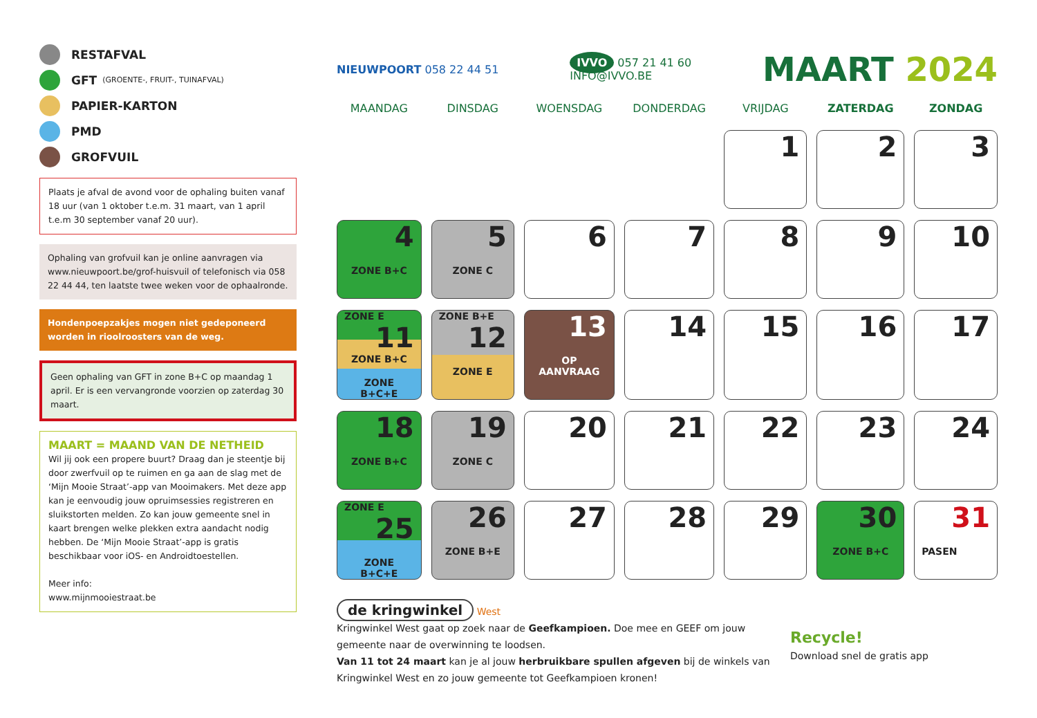RESTAFVAL
GFT (GROENTE-, FRUIT-, TUINAFVAL)
PAPIER-KARTON
PMD
GROFVUIL
Plaats je afval de avond voor de ophaling buiten vanaf 18 uur (van 1 oktober t.e.m. 31 maart, van 1 april t.e.m 30 september vanaf 20 uur).
Ophaling van grofvuil kan je online aanvragen via www.nieuwpoort.be/grof-huisvuil of telefonisch via 058 22 44 44, ten laatste twee weken voor de ophaalronde.
Hondenpoepzakjes mogen niet gedeponeerd worden in rioolroosters van de weg.
Geen ophaling van GFT in zone B+C op maandag 1 april. Er is een vervangronde voorzien op zaterdag 30 maart.
MAART = MAAND VAN DE NETHEID
Wil jij ook een propere buurt? Draag dan je steentje bij door zwerfvuil op te ruimen en ga aan de slag met de ‘Mijn Mooie Straat’-app van Mooimakers. Met deze app kan je eenvoudig jouw opruimsessies registreren en sluikstorten melden. Zo kan jouw gemeente snel in kaart brengen welke plekken extra aandacht nodig hebben. De ‘Mijn Mooie Straat’-app is gratis beschikbaar voor iOS- en Androidtoestellen.
Meer info:
www.mijnmooiestraat.be
NIEUWPOORT 058 22 44 51 IVVO 057 21 41 60
INFO@IVVO.BE MAART 2024
| MAANDAG | DINSDAG | WOENSDAG | DONDERDAG | VRIJDAG | ZATERDAG | ZONDAG |
| --- | --- | --- | --- | --- | --- | --- |
| | | | | 1 | 2 | 3 |
| 4 ZONE B+C | 5 ZONE C | 6 | 7 | 8 | 9 | 10 |
| ZONE E 11 ZONE B+C ZONE B+C+E | ZONE B+E 12 ZONE E | 13 OP AANVRAAG | 14 | 15 | 16 | 17 |
| 18 ZONE B+C | 19 ZONE C | 20 | 21 | 22 | 23 | 24 |
| ZONE E 25 ZONE B+C+E | 26 ZONE B+E | 27 | 28 | 29 | 30 ZONE B+C | 31 PASEN |
de kringwinkel West
Kringwinkel West gaat op zoek naar de Geefkampioen. Doe mee en GEEF om jouw gemeente naar de overwinning te loodsen.
Van 11 tot 24 maart kan je al jouw herbruikbare spullen afgeven bij de winkels van Kringwinkel West en zo jouw gemeente tot Geefkampioen kronen!
Recycle!
Download snel de gratis app